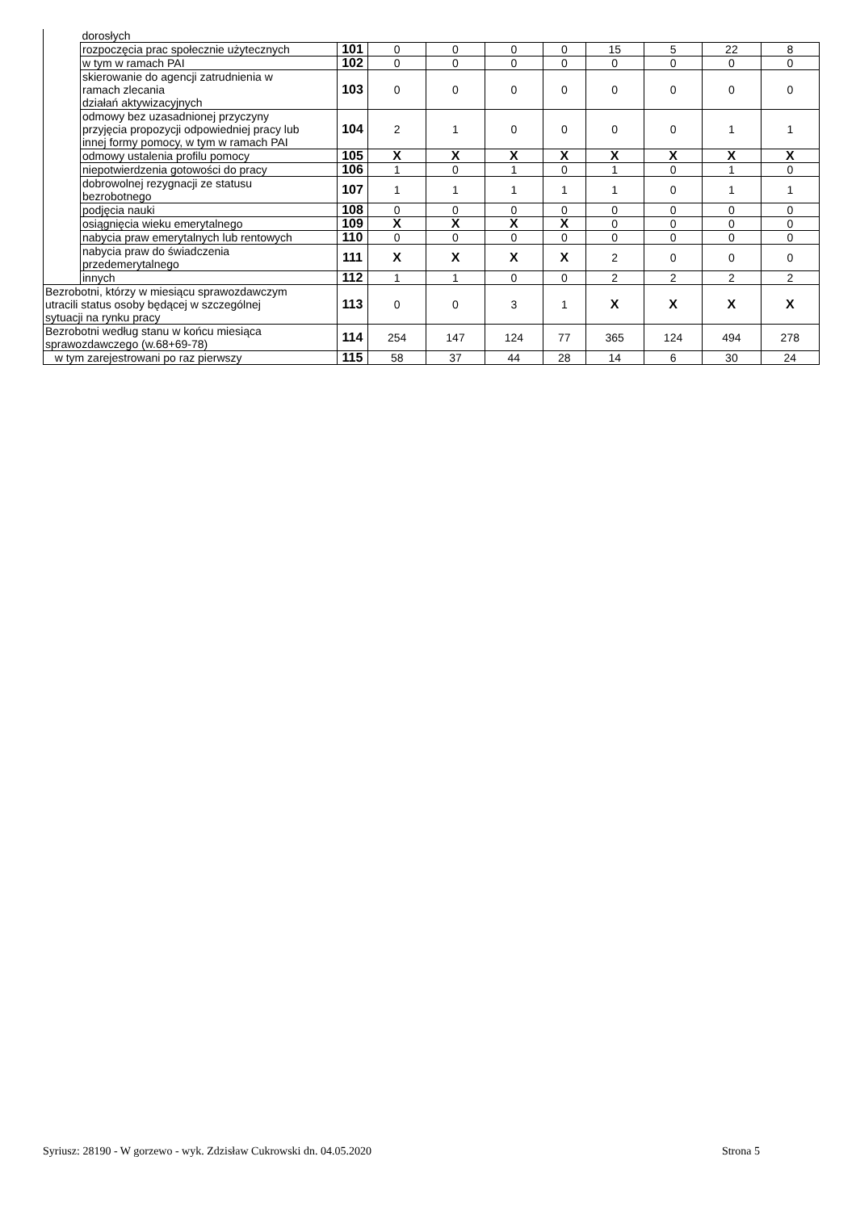| | dorosłych | | | | | | | | | |
| | rozpoczęcia prac społecznie użytecznych | 101 | 0 | 0 | 0 | 0 | 15 | 5 | 22 | 8 |
| | w tym w ramach PAI | 102 | 0 | 0 | 0 | 0 | 0 | 0 | 0 | 0 |
| | skierowanie do agencji zatrudnienia w ramach zlecania działań aktywizacyjnych | 103 | 0 | 0 | 0 | 0 | 0 | 0 | 0 | 0 |
| | odmowy bez uzasadnionej przyczyny przyjęcia propozycji odpowiedniej pracy lub innej formy pomocy, w tym w ramach PAI | 104 | 2 | 1 | 0 | 0 | 0 | 0 | 1 | 1 |
| | odmowy ustalenia profilu pomocy | 105 | X | X | X | X | X | X | X | X |
| | niepotwierdzenia gotowości do pracy | 106 | 1 | 0 | 1 | 0 | 1 | 0 | 1 | 0 |
| | dobrowolnej rezygnacji ze statusu bezrobotnego | 107 | 1 | 1 | 1 | 1 | 1 | 0 | 1 | 1 |
| | podjęcia nauki | 108 | 0 | 0 | 0 | 0 | 0 | 0 | 0 | 0 |
| | osiągnięcia wieku emerytalnego | 109 | X | X | X | X | 0 | 0 | 0 | 0 |
| | nabycia praw emerytalnych lub rentowych | 110 | 0 | 0 | 0 | 0 | 0 | 0 | 0 | 0 |
| | nabycia praw do świadczenia przedemerytalnego | 111 | X | X | X | X | 2 | 0 | 0 | 0 |
| | innych | 112 | 1 | 1 | 0 | 0 | 2 | 2 | 2 | 2 |
| Bezrobotni, którzy w miesiącu sprawozdawczym utracili status osoby będącej w szczególnej sytuacji na rynku pracy | | 113 | 0 | 0 | 3 | 1 | X | X | X | X |
| Bezrobotni według stanu w końcu miesiąca sprawozdawczego (w.68+69-78) | | 114 | 254 | 147 | 124 | 77 | 365 | 124 | 494 | 278 |
| w tym zarejestrowani po raz pierwszy | | 115 | 58 | 37 | 44 | 28 | 14 | 6 | 30 | 24 |
Syriusz: 28190 - W gorzewo - wyk. Zdzisław Cukrowski dn. 04.05.2020 Strona 5